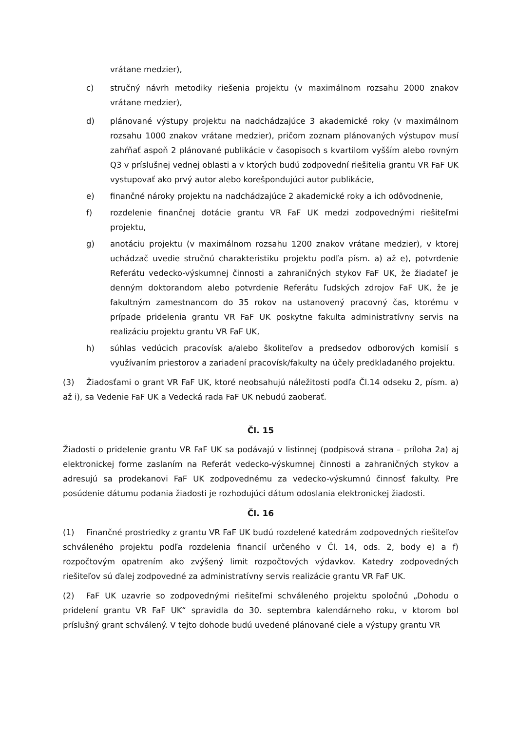vrátane medzier),
c) stručný návrh metodiky riešenia projektu (v maximálnom rozsahu 2000 znakov vrátane medzier),
d) plánované výstupy projektu na nadchádzajúce 3 akademické roky (v maximálnom rozsahu 1000 znakov vrátane medzier), pričom zoznam plánovaných výstupov musí zahŕňať aspoň 2 plánované publikácie v časopisoch s kvartilom vyšším alebo rovným Q3 v príslušnej vednej oblasti a v ktorých budú zodpovední riešitelia grantu VR FaF UK vystupovať ako prvý autor alebo korešpondujúci autor publikácie,
e) finančné nároky projektu na nadchádzajúce 2 akademické roky a ich odôvodnenie,
f) rozdelenie finančnej dotácie grantu VR FaF UK medzi zodpovednými riešiteľmi projektu,
g) anotáciu projektu (v maximálnom rozsahu 1200 znakov vrátane medzier), v ktorej uchádzač uvedie stručnú charakteristiku projektu podľa písm. a) až e), potvrdenie Referátu vedecko-výskumnej činnosti a zahraničných stykov FaF UK, že žiadateľ je denným doktorandom alebo potvrdenie Referátu ľudských zdrojov FaF UK, že je fakultným zamestnancom do 35 rokov na ustanovený pracovný čas, ktorému v prípade pridelenia grantu VR FaF UK poskytne fakulta administratívny servis na realizáciu projektu grantu VR FaF UK,
h) súhlas vedúcich pracovísk a/alebo školiteľov a predsedov odborových komisií s využívaním priestorov a zariadení pracovísk/fakulty na účely predkladaného projektu.
(3) Žiadosťami o grant VR FaF UK, ktoré neobsahujú náležitosti podľa Čl.14 odseku 2, písm. a) až i), sa Vedenie FaF UK a Vedecká rada FaF UK nebudú zaoberať.
Čl. 15
Žiadosti o pridelenie grantu VR FaF UK sa podávajú v listinnej (podpisová strana – príloha 2a) aj elektronickej forme zaslaním na Referát vedecko-výskumnej činnosti a zahraničných stykov a adresujú sa prodekanovi FaF UK zodpovednému za vedecko-výskumnú činnosť fakulty. Pre posúdenie dátumu podania žiadosti je rozhodujúci dátum odoslania elektronickej žiadosti.
Čl. 16
(1) Finančné prostriedky z grantu VR FaF UK budú rozdelené katedrám zodpovedných riešiteľov schváleného projektu podľa rozdelenia financií určeného v Čl. 14, ods. 2, body e) a f) rozpočtovým opatrením ako zvýšený limit rozpočtových výdavkov. Katedry zodpovedných riešiteľov sú ďalej zodpovedné za administratívny servis realizácie grantu VR FaF UK.
(2) FaF UK uzavrie so zodpovednými riešiteľmi schváleného projektu spoločnú „Dohodu o pridelení grantu VR FaF UK“ spravidla do 30. septembra kalendárneho roku, v ktorom bol príslušný grant schválený. V tejto dohode budú uvedené plánované ciele a výstupy grantu VR